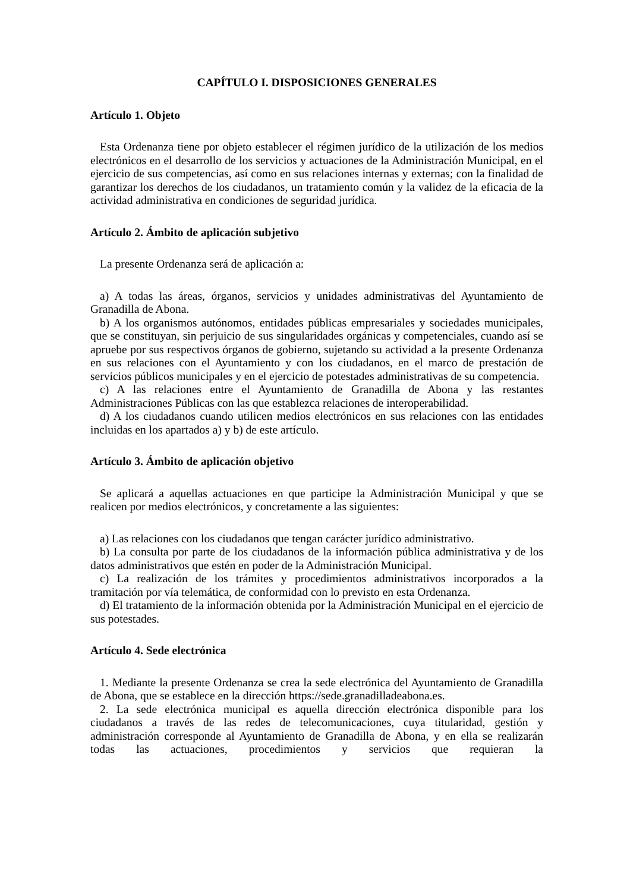CAPÍTULO I. DISPOSICIONES GENERALES
Artículo 1. Objeto
Esta Ordenanza tiene por objeto establecer el régimen jurídico de la utilización de los medios electrónicos en el desarrollo de los servicios y actuaciones de la Administración Municipal, en el ejercicio de sus competencias, así como en sus relaciones internas y externas; con la finalidad de garantizar los derechos de los ciudadanos, un tratamiento común y la validez de la eficacia de la actividad administrativa en condiciones de seguridad jurídica.
Artículo 2. Ámbito de aplicación subjetivo
La presente Ordenanza será de aplicación a:
a) A todas las áreas, órganos, servicios y unidades administrativas del Ayuntamiento de Granadilla de Abona.
b) A los organismos autónomos, entidades públicas empresariales y sociedades municipales, que se constituyan, sin perjuicio de sus singularidades orgánicas y competenciales, cuando así se apruebe por sus respectivos órganos de gobierno, sujetando su actividad a la presente Ordenanza en sus relaciones con el Ayuntamiento y con los ciudadanos, en el marco de prestación de servicios públicos municipales y en el ejercicio de potestades administrativas de su competencia.
c) A las relaciones entre el Ayuntamiento de Granadilla de Abona y las restantes Administraciones Públicas con las que establezca relaciones de interoperabilidad.
d) A los ciudadanos cuando utilicen medios electrónicos en sus relaciones con las entidades incluidas en los apartados a) y b) de este artículo.
Artículo 3. Ámbito de aplicación objetivo
Se aplicará a aquellas actuaciones en que participe la Administración Municipal y que se realicen por medios electrónicos, y concretamente a las siguientes:
a) Las relaciones con los ciudadanos que tengan carácter jurídico administrativo.
b) La consulta por parte de los ciudadanos de la información pública administrativa y de los datos administrativos que estén en poder de la Administración Municipal.
c) La realización de los trámites y procedimientos administrativos incorporados a la tramitación por vía telemática, de conformidad con lo previsto en esta Ordenanza.
d) El tratamiento de la información obtenida por la Administración Municipal en el ejercicio de sus potestades.
Artículo 4. Sede electrónica
1. Mediante la presente Ordenanza se crea la sede electrónica del Ayuntamiento de Granadilla de Abona, que se establece en la dirección https://sede.granadilladeabona.es.
2. La sede electrónica municipal es aquella dirección electrónica disponible para los ciudadanos a través de las redes de telecomunicaciones, cuya titularidad, gestión y administración corresponde al Ayuntamiento de Granadilla de Abona, y en ella se realizarán todas las actuaciones, procedimientos y servicios que requieran la